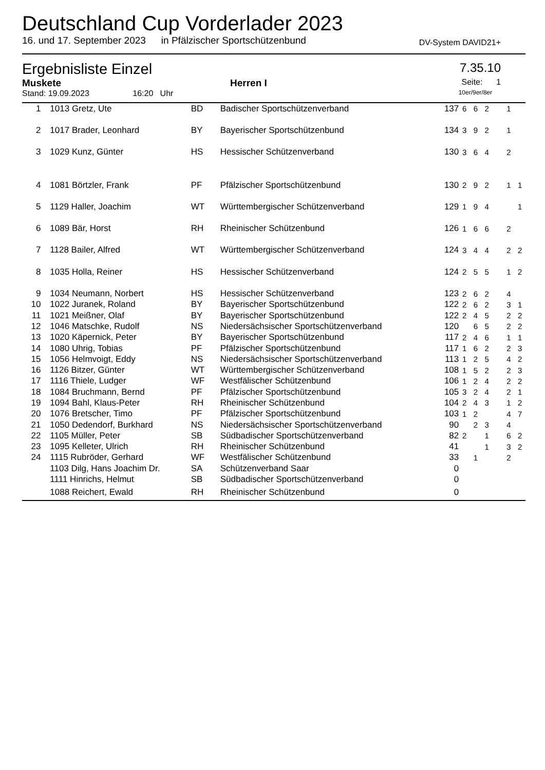Deutschland Cup Vorderlader 2023
16. und 17. September 2023 in Pfälzischer Sportschützenbund DV-System DAVID21+
Ergebnisliste Einzel 7.35.10
Muskete Herren I Seite: 1
Stand: 19.09.2023 16:20 Uhr 10er/9er/8er
| 1 | 1013 Gretz, Ute | BD | Badischer Sportschützenverband | 137 | 6 | 6 | 2 | | 1 | |
| 2 | 1017 Brader, Leonhard | BY | Bayerischer Sportschützenbund | 134 | 3 | 9 | 2 | | 1 | |
| 3 | 1029 Kunz, Günter | HS | Hessischer Schützenverband | 130 | 3 | 6 | 4 | | 2 | |
| 4 | 1081 Börtzler, Frank | PF | Pfälzischer Sportschützenbund | 130 | 2 | 9 | 2 | | 1 | 1 |
| 5 | 1129 Haller, Joachim | WT | Württembergischer Schützenverband | 129 | 1 | 9 | 4 | | | 1 |
| 6 | 1089 Bär, Horst | RH | Rheinischer Schützenbund | 126 | 1 | 6 | 6 | | 2 | |
| 7 | 1128 Bailer, Alfred | WT | Württembergischer Schützenverband | 124 | 3 | 4 | 4 | | 2 | 2 |
| 8 | 1035 Holla, Reiner | HS | Hessischer Schützenverband | 124 | 2 | 5 | 5 | | 1 | 2 |
| 9 | 1034 Neumann, Norbert | HS | Hessischer Schützenverband | 123 | 2 | 6 | 2 | | 4 | |
| 10 | 1022 Juranek, Roland | BY | Bayerischer Sportschützenbund | 122 | 2 | 6 | 2 | | 3 | 1 |
| 11 | 1021 Meißner, Olaf | BY | Bayerischer Sportschützenbund | 122 | 2 | 4 | 5 | | 2 | 2 |
| 12 | 1046 Matschke, Rudolf | NS | Niedersächsischer Sportschützenverband | 120 | | 6 | 5 | | 2 | 2 |
| 13 | 1020 Käpernick, Peter | BY | Bayerischer Sportschützenbund | 117 | 2 | 4 | 6 | | 1 | 1 |
| 14 | 1080 Uhrig, Tobias | PF | Pfälzischer Sportschützenbund | 117 | 1 | 6 | 2 | | 2 | 3 |
| 15 | 1056 Helmvoigt, Eddy | NS | Niedersächsischer Sportschützenverband | 113 | 1 | 2 | 5 | | 4 | 2 |
| 16 | 1126 Bitzer, Günter | WT | Württembergischer Schützenverband | 108 | 1 | 5 | 2 | | 2 | 3 |
| 17 | 1116 Thiele, Ludger | WF | Westfälischer Schützenbund | 106 | 1 | 2 | 4 | | 2 | 2 |
| 18 | 1084 Bruchmann, Bernd | PF | Pfälzischer Sportschützenbund | 105 | 3 | 2 | 4 | | 2 | 1 |
| 19 | 1094 Bahl, Klaus-Peter | RH | Rheinischer Schützenbund | 104 | 2 | 4 | 3 | | 1 | 2 |
| 20 | 1076 Bretscher, Timo | PF | Pfälzischer Sportschützenbund | 103 | 1 | 2 | | | 4 | 7 |
| 21 | 1050 Dedendorf, Burkhard | NS | Niedersächsischer Sportschützenverband | 90 | | 2 | 3 | | 4 | |
| 22 | 1105 Müller, Peter | SB | Südbadischer Sportschützenverband | 82 | 2 | | 1 | | 6 | 2 |
| 23 | 1095 Kelleter, Ulrich | RH | Rheinischer Schützenbund | 41 | | | 1 | | 3 | 2 |
| 24 | 1115 Rubröder, Gerhard | WF | Westfälischer Schützenbund | 33 | | 1 | | | 2 | |
| | 1103 Dilg, Hans Joachim Dr. | SA | Schützenverband Saar | 0 | | | | | | |
| | 1111 Hinrichs, Helmut | SB | Südbadischer Sportschützenverband | 0 | | | | | | |
| | 1088 Reichert, Ewald | RH | Rheinischer Schützenbund | 0 | | | | | | |